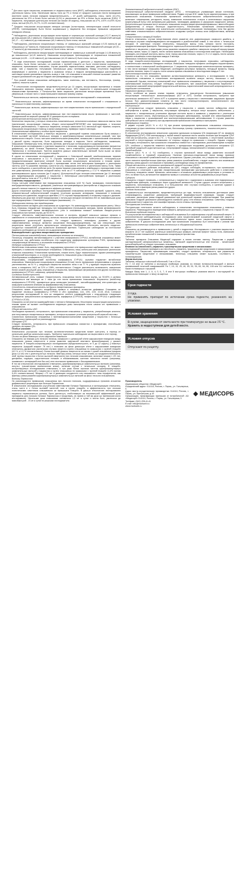<sup>1</sup> Для всех групп пациентов, независимо от индекса массы тела (ИМТ), наблюдалось клинически значимое увеличение массы тела. Увеличение массы тела на 7% и более от среднего значения после проведения короткого курса лечения (средняя продолжительность – 47 дней) наблюдалось очень часто (22,2%), увеличение на 15% и более было частым (4,2%) и увеличение на 25% и более было нечастым (0,8%). У пациентов, получавших длительное лечение (не менее 48 недель), повышение на ≥7%, ≥15% и ≥25% было очень частым (64,4%, 31,7%, 12,3% соответственно).
<sup>2</sup> Среднее повышение концентрации липидов натощак (холестерина, липопротеидов низкой плотности (ЛПНП), триглицеридов) было более выраженным у пациентов без исходных признаков нарушения липидного обмена.
<sup>3</sup> Наблюдалось увеличение концентрации холестерина от нормальных значений натощак (<5,17 ммоль/л) до повышения (≥6,2 ммоль/л). Изменение концентрации холестерина от пограничных показателей натощак (≥5,17 – <6,2 ммоль/л) до повышенных (≥6,2 ммоль/л) было очень частым.
<sup>4</sup> Наблюдалось увеличение концентрации глюкозы от нормальных значений натощак (<5,56 ммоль/л) до повышенных (≥7 ммоль/л). Изменение концентрации глюкозы от пограничных показателей натощак (≥5,56 – <7 ммоль/л) до повышенных (≥7 ммоль/л) было очень частым.
<sup>5</sup> Наблюдалось увеличение концентрации триглицеридов от нормальных значений натощак (<1,69 ммоль/л) до повышенных (≥2,26 ммоль/л). Изменение концентрации триглицеридов от пограничных показателей натощак (≥1,69 – <2,26 ммоль/л) до повышенных (≥2,26 ммоль/л) было очень частым.
<sup>6</sup> В ходе клинических исследований, случаи паркинсонизма и дистонии у пациентов, принимающих оланзапин, были более частыми, но различие с группой плацебо не было статистически значимым. У пациентов, принимавших оланзапин, случаи развития паркинсонизма, акатизии, дистонии, наблюдались реже, чем у пациентов, получавших титрованные дозы галоперидола. Ввиду отсутствия подробной информации о наличии у пациентов в анамнезе острых и поздних экстрапирамидных расстройств, в настоящее время невозможно сделать вывод о том, что оланзапин в меньшей степени вызывает развитие поздних дискинезий или других поздних экстрапирамидных синдромов.
<sup>7</sup> При резкой отмене оланзапина наблюдались такие симптомы, как потливость, бессонница, тремор, тревога, тошнота и рвота.
<sup>8</sup> В клинических исследованиях продолжительностью до 12 недель концентрация пролактина в плазме превышала верхнюю границу нормы у, приблизительно, 30% пациентов с нормальными исходными показателями пролактина. У большинства таких пациентов увеличение концентрации пролактина было умеренным, и менее чем в 2 раза превышало верхнюю границу нормы.
<sup>9</sup> Нежелательные явления, зафиксированные во время клинических исследований с оланзапином.
<sup>10</sup> Нежелательные явления, зафиксированные во время клинических исследований с оланзапином и оцененные по фактическому значению.
<sup>11</sup> Нежелательные явления, зафиксированные при пост-маркетинговом опыте применения с определенной частотой.
<sup>12</sup> Нежелательные явления, зафиксированные при пост-маркетинговом опыте применения с частотой, определенной по верхней границе 95 % доверительного интервала.
Долгосрочная экспозиция (не менее 48 недель)
Количество пациентов, у которых отмечались нежелательные, клинически значимые изменения массы тела (увеличение), концентрации глюкозы, общего холестерина/ЛПНП/ЛПВП или триглицеридов, с течением времени увеличивалось. У взрослых пациентов, которые закончили 9-12 месячный курс терапии, скорость повышения концентрации глюкозы в крови замедлялась примерно через 6 месяцев.
Нежелательные эффекты у особых групп пациентов
В клинических исследованиях у пожилых пациентов с деменцией терапия оланзапином была связана с более высокой частотой летальных исходов и цереброваскулярных нежелательных реакций, чем при применении плацебо. Очень частыми нежелательными реакциями, связанными с применением оланзапина у данной группы пациентов, были нарушение походки и падения. Часто наблюдались пневмония, повышение температуры тела, летаргия, эритема, зрительные галлюцинации и недержание мочи.
В клинических исследованиях с участием пациентов с психозом, индуцированным препаратами (агонистом дофамина), на фоне болезни Паркинсона очень часто отмечалось усугубление симптомов болезни Паркинсона и галлюцинации. Частота развития данных нежелательных явлений была выше на фоне применения оланзапина, чем в группе плацебо.
В одном из клинических исследований у пациентов с биполярной манией, комбинированная терапия оланзапина с вальпроатом в 4,1 % случаев приводила к развитию нейтропении, потенциальным предрасполагающим фактором которой была высокая концентрация вальпроата в плазме крови. Применение оланзапина в комбинации с препаратами лития или вальпроата приводило к увеличению частоты (≥10 %) развития тремора, сухости во рту, повышения аппетита и увеличению массы тела. Также часто сообщалось о расстройстве речи. Во время терапии оланзапином в комбинации с препаратами лития или дивалпроекса, увеличение исходной массы тела на ≥7 % наблюдалось у 17,4 % пациентов в рамках кратковременного курса лечения (до 6 недель). Долгосрочный курс лечения оланзапином (до 12 месяцев) для предотвращения рецидивов у пациентов с биполярным расстройством приводил к увеличению исходной массы тела на ≥7 % у 39,9 % пациентов.
Симптомы передозировки
Очень частыми симптомами при передозировке оланзапина (≥10 %) были тахикардия, психомоторное возбуждение/агрессивность, дизартрия, различные экстрапирамидные расстройства и нарушения сознания разной степени тяжести (от седативного эффекта до комы).
Другие клинически значимые последствия передозировки оланзапина включали делирий, судороги, кому, злокачественный нейролептический синдром, угнетение дыхания, аспирацию, повышение и снижение артериального давления, сердечные аритмии (<2 % случаев передозировки) и остановку сердца и дыхания. Минимальная доза при острой передозировке с летальным исходом составляла 450 мг, максимальная доза при передозировке с благоприятным исходом (выживание) - 2 г.
Медицинская помощь при передозировке
Специфического антидота для оланзапина не существует. Не рекомендуется провоцирование рвоты. Могут быть показаны стандартные процедуры при передозировке (промывание желудка, прием активированного угля). Совместный прием активированного угля и оланзапина показал снижение биодоступности оланзапина при приеме внутрь до 50-60 %.
Следует обеспечить симптоматическое лечение и контроль функций жизненно важных органов в зависимости от клинической картины, включая лечение артериальной гипотензии и сосудистого коллапса и поддержание дыхательной функции. Не следует применять эпинефрин, допамин и другие симпатомиметики, которые являются агонистами бета-адренорецепторов, так как стимуляция этих рецепторов может усугублять артериальную гипотензию. Необходимо обеспечить контроль сердечно-сосудистых показателей для выявления возможной аритмии. Тщательное наблюдение за состоянием пациента необходимо до полного его выздоровления.
Взаимодействие с другими лекарственными препаратами
Потенциальные взаимодействия, оказывающие влияние на оланзапин
Поскольку оланзапин метаболизируется с участием изофермента CYP1A2, метаболизм оланзапина может изменяться под действием ингибиторов или индукторов изоферментов цитохрома P450, проявляющих специфическую активность в отношении изофермента CYP1A2.
Индукция изофермента CYP1A2
Метаболизм оланзапина может быть индуцирован курением или применением карбамазепина, что может приводить к снижению концентрации оланзапина. Отмечалось лишь небольшое или умеренное увеличение клиренса оланзапина. Клинические проявления, скорее всего, будут ограниченными, однако рекомендован клинический мониторинг, и, в случае необходимости, повышение дозы оланзапина.
Ингибирование изофермента CYP1A2
Флувоксамин, специфический ингибитор изофермента CYP1A2, значимо подавляет метаболизм оланзапина. Максимальная концентрация оланзапина (Cmax) после применения флувоксамина в среднем увеличивалась на 54 % у некурящих пациентов женского пола и на 77 % у курящих пациентов мужского пола, а показатель AUC на 52% и 108%, соответственно. Следует рассмотреть возможность назначения более низкой начальной дозы оланзапина у пациентов, принимающих флувоксамин или другие ингибиторы изофермента CYP1A2, например, ципрофлоксацин.
Снижение биодоступности
Активированный уголь снижает биодоступность оланзапина после приема внутрь на 50-60% и должен приниматься как минимум за 2 часа до или после применения оланзапина. Флуоксетин (ингибитор изофермента CYP2D6), однократные дозы антацидов (алюминий-, магнийсодержащие) или циметидин не оказывали значимого влияния на фармакокинетику оланзапина.
Способность оланзапина влиять на другие лекарственные препараты
Оланзапин может подавлять воздействие прямых и непрямых агонистов дофамина. Оланзапин не подавляет основные изоферменты CYP450 in vitro (например, 1A2, 2D6, 2C9, 2C19, 3A4). Согласно результатам исследований in vivo не ожидается особого взаимодействия с оланзапином следующих препаратов: трициклических антидепрессантов, варфарина (CYP2C9), теофиллина (CYP1A2) и диазепама (CYP3A4 и 2C19).
Оланзапин не вступал во взаимодействие с литием и бипериденом. Мониторинг концентрации вальпроата в плазме крови не выявил необходимости коррекции дозы вальпроата после начала его применения с оланзапином.
Общая активность ЦНС
Необходимо проявлять осторожность при применении оланзапина у пациентов, употребляющих алкоголь или получающих лекарственные препараты, которые вызывают угнетение центральной нервной системы.
Совместное применение оланзапина с противопаркинсоническими средствами у пациентов с болезнью Паркинсона и деменцией не рекомендуется.
Интервал QTc
Следует проявлять осторожность при применении оланзапина совместно с препаратами, способными удлинять интервал QTc.
Особые указания
Клиническое улучшение при лечении антипсихотическим средством может наступать в период от нескольких дней до нескольких недель. Требуется тщательное наблюдение за пациентами в этот период.
Психоз на фоне деменции и/или нарушения поведения
Оланзапин не показан для лечения психоза, связанного с деменцией и/или нарушениями поведения ввиду повышения уровня смертности и риска развития нарушений мозгового кровообращения у данных пациентов. В плацебо-контролируемых исследованиях (продолжительность от 6 до 12 недель) у пожилых пациентов (средний возраст 78 лет) с психозом на фоне деменции и/или с нарушениями поведения отмечалось двукратное увеличение случаев смерти в группе оланзапина по сравнению с группой плацебо (3,5 % и 1,5 % соответственно). Более высокий уровень смертности не связан с дозой оланзапина (средняя доза 4,4 мг) или с длительностью лечения. Факторы риска, которые могут влиять на предрасположенность этой группы пациентов к более высокой смертности при лечении оланзапином, включают возраст >65 лет, дисфагию, седацию, недостаточное питание и обезвоживание, наличие патологии легких (например, пневмония с аспирацией или без нее) или сочетанное применение с бензодиазепинами.
В тех же клинических исследованиях отмечались цереброваскулярные нежелательные явления (например, инсульт, транзиторная ишемическая атака), включая случаи с летальным исходом. В плацебо-контролируемых исследованиях отмечалась в три раза более высокая частота цереброваскулярных нежелательных явлений у пациентов в группе оланзапина по сравнению с группой плацебо (1,3% против 0,4% соответственно). Возраст >75 лет и деменция сосудистого или смешанного типа определялись как факторы риска развития цереброваскулярных нежелательных явлений на фоне лечения оланзапином.
Болезнь Паркинсона
Не рекомендуется применение оланзапина при лечении психозов, индуцированных приемом агонистов дофаминовых рецепторов при болезни Паркинсона.
В клинических исследованиях усугубление симптоматики болезни Паркинсона и галлюцинации отмечались очень часто и с более высокой частотой, чем в группе плацебо, а эффективность при лечении психотических симптомов оланзапином не превышала плацебо. В данных клинических исследованиях пациенты первоначально должны были достигнуть стабилизации на минимальной эффективной дозе препаратов для лечения болезни Паркинсона и продолжать их прием в той же дозе на протяжении всего исследования. Начальная доза оланзапина составляла 2,5 мг в сутки и могла быть увеличена до максимальной - 15 мг в сутки по решению исследователя.
Злокачественный нейролептический синдром (ЗНС)
Злокачественный нейролептический синдром (ЗНС) – потенциально угрожающее жизни состояние, возникающее на фоне применения нейролептиков. Редкие случаи ЗНС также были зарегистрированы и при применении оланзапина. Клинические проявления злокачественного нейролептического синдрома включают гипертермию, ригидность мышц, изменение психического статуса и вегетативные нарушения (нерегулярный пульс или артериальное давление, тахикардия, диафорез и нарушение сердечного ритма). Дополнительные признаки могут включать повышение концентрации креатинфосфокиназы, миоглобинурию (рабдомиолиз) и острую почечную недостаточность. Клинические проявления злокачественного нейролептического синдрома или значительное необъяснимое повышение температуры тела без других симптомов злокачественного нейролептического синдрома требуют отмены всех нейролептиков, включая оланзапин.
Гипергликемия и сахарный диабет
Нечасто отмечались случаи гипергликемии и/или развития или декомпенсации сахарного диабета, в некоторых случаях сопровождающиеся кетоацидозом и диабетической комой, в том числе с летальным исходом. В некоторых случаях отмечалось повышение массы тела, которое могло послужить предрасполагающим фактором. Рекомендуется тщательный клинический мониторинг пациентов с сахарным диабетом и пациентов с факторами риска развития сахарного диабета: измерение исходной концентрации глюкозы крови, через 12 недель после начала приема оланзапина и впоследствии ежегодно. Необходимо проводить регулярный контроль массы тела: перед началом лечения, через 4, 8 и 12 недель после начала приема оланзапина и впоследствии каждые 3 месяца.
Изменение липидного профиля
В ходе плацебо-контролируемых исследований, у пациентов, получавших оланзапин, наблюдались нежелательные изменения липидного спектра. Изменения липидного профиля необходимо корректировать в соответствии с клинической необходимостью. У пациентов, принимающих антипсихотические препараты, в том числе препарат Оланзапин Медисорб, необходимо регулярно проверять липидный профиль: перед началом лечения, через 12 недель после начала приема оланзапина и впоследствии каждые 5 лет.
Антихолинергическая активность
Несмотря на то, что оланзапин проявлял антихолинергическую активность в исследованиях in vitro, применение оланзапина в клинических исследованиях выявило низкую частоту связанных с ней осложнений. Однако, поскольку клинический опыт применения оланзапина у пациентов с сопутствующими заболеваниями ограничен, следует соблюдать осторожность при назначении оланзапина пациентам с клинически значимой гипертрофией предстательной железы, паралитической кишечной непроходимостью и подобными состояниями.
Нарушения функции печени
Часто, особенно на ранних этапах терапии, отмечалось транзиторное бессимптомное повышение концентрации «печеночных» аминотрансфераз (АСТ и АЛТ). Особая осторожность требуется при увеличении активности АСТ и/или АЛТ в сыворотке крови у пациентов с симптомами нарушения функции печени. При диагностировании гепатита (в том числе гепатоцеллюлярного, холестатического или смешанного) применение оланзапина следует прекратить.
Нейтропения
С осторожностью следует применять оланзапин у пациентов с низким числом лейкоцитов и/или нейтрофилов в крови; у пациентов, получающих препараты, которые могут вызывать нейтропению; у пациентов с лекарственным угнетением функции костного мозга в анамнезе; у пациентов с угнетением функции костного мозга, обусловленным сопутствующим заболеванием, лучевой или химиотерапией; а также у пациентов с эозинофилией или миелопролиферативными заболеваниями. О случаях развития нейтропении часто сообщалось при одновременном применении оланзапина и вальпроата.
Прекращение терапии
В редких случаях (≥0,01 % и <0,1 %) при резком прекращении применения оланзапина отмечались следующие острые симптомы: потоотделение, бессонница, тремор, тревожность, тошнота или рвота.
Интервал QT
В клинических исследованиях клинически значимое удлинение интервала QTc (коррекция QT по формуле Фридериция [QTcF] >500 миллисекунд в любой момент времени после начала лечения при исходном QTcF <500 мс) встречалось нечасто (0,1 % - 1 %) у пациентов, получавших оланзапин, с отсутствием значимых различий в сопутствующих осложнениях со стороны сердца по сравнению с плацебо. Однако следует соблюдать осторожность при назначении оланзапина совместно с препаратами, увеличивающими интервал QTc, особенно у пациентов пожилого возраста, с врожденным синдромом удлиненного интервала QT, застойной сердечной недостаточностью, гипертрофией сердца, гипокалиемией и гипомагниемией.
Тромбоэмболия
Нечасто (≥0,1 % и <1 %) сообщалось о случаях временной связи между развитием венозной тромбоэмболии и терапией оланзапином. Наличие причинно-следственной связи между приемом оланзапина и венозной тромбоэмболией не установлено. Однако учитывая, что у пациентов с шизофренией часто имеются приобретенные факторы риска развития тромбоэмболии, следует выявлять все возможные факторы риска данного осложнения и принимать необходимые меры по профилактике.
Общая активность в отношении центральной нервной системы (ЦНС)
С учётом основного действия оланзапина на ЦНС, следует соблюдать осторожность при применении оланзапина в сочетании с другими лекарственными препаратами центрального действия и алкоголем. Поскольку оланзапин может проявлять антагонизм в отношении дофаминовых рецепторов в условиях in vitro, он может быть антагонистом эффектов прямых и непрямых агонистов дофаминовых рецепторов.
Судороги
Оланзапин следует применять с осторожностью у пациентов с судорогами в анамнезе или подверженных воздействию факторов, снижающих порог судорожной активности. Случаи судорог нечасто встречались у пациентов, принимающих оланзапин, и в большинстве этих случаев сообщалось о наличии судорог в анамнезе или о факторах риска развития судорог.
Поздняя дискинезия
В сравнительных исследованиях, продолжительностью до года, лечение оланзапином достоверно реже сопровождалось развитием дискинезии, требующей медикаментозной коррекции. Однако следует учитывать увеличение риска поздней дискинезии при длительной терапии нейролептиками. При развитии признаков поздней дискинезии рекомендуется снижение дозы или отмена оланзапина. Симптомы поздней дискинезии могут нарастать или манифестировать после отмены препарата.
Постуральная гипотензия
Постуральная гипотензия нечасто наблюдалась в клинических исследованиях оланзапина у пожилых пациентов. Рекомендуется периодически измерять артериальное давление у пациентов старше 65 лет.
Внезапная сердечная смерть
По результатам постмаркетинговых наблюдений оланзапина был зафиксирован случай внезапной смерти. В ретроспективном наблюдательном исследовании риск предполагаемой внезапной сердечной смерти у пациентов, получавших оланзапин, был приблизительно вдвое выше пациентов, не принимавших нейролептики. В данном исследовании риск при применении оланзапина был сопоставим с риском при применении атипичных нейролептиков, включенных в объединенный анализ.
Дети
Оланзапин не рекомендуется к применению у детей и подростков. Исследования с участием пациентов в возрасте 13-17 лет выявили различные нежелательные реакции, включая прирост массы тела, изменения метаболических показателей и повышение концентрации пролактина.
Лактоза
Таблетки препарата Оланзапин Медисорб содержат в своем составе лактозу. Пациентам с редкой наследственной непереносимостью галактозы, лактазной недостаточностью или глюкозо - галактозной мальабсорбцией не следует принимать оланзапин.
Влияние на способность управлять транспортными средствами и механизмами
Исследований влияния препарата на способность управлять транспортными средствами и механизмами не проводилось. Пациентам, принимающим оланзапин, следует проявлять осторожность при управлении транспортными средствами и механизмами, поскольку оланзапин может вызывать сонливость и головокружение.
Форма выпуска
Таблетки, покрытые плёночной оболочкой, 5 мг и 10 мг.
По 7, 10 или 14 таблеток в контурную ячейковую упаковку из плёнки поливинилхлоридной и фольги алюминиевой печатной лакированной. По 7, 10, 14, 20, 28, 30, 50, 56, 60, 84, 90, 100 или 112 таблеток в банки полимерные с крышкой.
Каждую банку или 1, 2, 3, 4, 5, 6, 7, 8 или 9 контурных ячейковых упаковок вместе с инструкцией по применению помещают в пачку из картона
Срок годности
3 года.
Не применять препарат по истечении срока годности, указанного на упаковке.
Условия хранения
В сухом, защищенном от света месте при температуре не выше 25 °С.
Хранить в недоступном для детей месте.
Условия отпуска
Отпускают по рецепту.
Производитель
Акционерное общество «Медисорб»
Юридический адрес: 614113, Россия, г. Пермь, ул. Гальперина, 6
Адрес места осуществления производства: 614113, Россия, г. Пермь, ул. Причальная, д.1б
Организация, принимающая претензии от потребителей: АО «Медисорб» 614113, Россия, г. Пермь, ул. Гальперина, 6
Тел/факс: (342) 259-41-41
E-mail: info@medisorb.ru
www.medisorb.ru
◆ МЕДИСОРБ